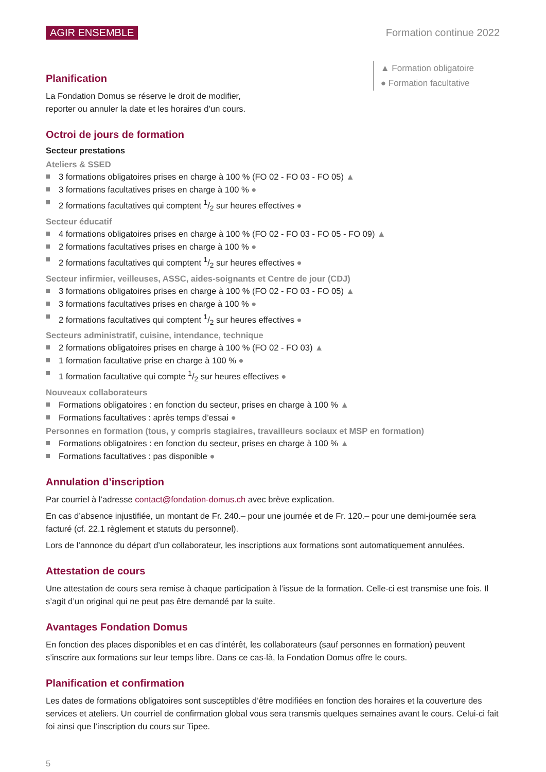AGIR ENSEMBLE Formation continue 2022
▲ Formation obligatoire
● Formation facultative
Planification
La Fondation Domus se réserve le droit de modifier,
reporter ou annuler la date et les horaires d’un cours.
Octroi de jours de formation
Secteur prestations
Ateliers & SSED
3 formations obligatoires prises en charge à 100 % (FO 02 - FO 03 - FO 05) ▲
3 formations facultatives prises en charge à 100 % ●
2 formations facultatives qui comptent 1/2 sur heures effectives ●
Secteur éducatif
4 formations obligatoires prises en charge à 100 % (FO 02 - FO 03 - FO 05 - FO 09) ▲
2 formations facultatives prises en charge à 100 % ●
2 formations facultatives qui comptent 1/2 sur heures effectives ●
Secteur infirmier, veilleuses, ASSC, aides-soignants et Centre de jour (CDJ)
3 formations obligatoires prises en charge à 100 % (FO 02 - FO 03 - FO 05) ▲
3 formations facultatives prises en charge à 100 % ●
2 formations facultatives qui comptent 1/2 sur heures effectives ●
Secteurs administratif, cuisine, intendance, technique
2 formations obligatoires prises en charge à 100 % (FO 02 - FO 03) ▲
1 formation facultative prise en charge à 100 % ●
1 formation facultative qui compte 1/2 sur heures effectives ●
Nouveaux collaborateurs
Formations obligatoires : en fonction du secteur, prises en charge à 100 % ▲
Formations facultatives : après temps d’essai ●
Personnes en formation (tous, y compris stagiaires, travailleurs sociaux et MSP en formation)
Formations obligatoires : en fonction du secteur, prises en charge à 100 % ▲
Formations facultatives : pas disponible ●
Annulation d’inscription
Par courriel à l’adresse contact@fondation-domus.ch avec brève explication.
En cas d’absence injustifiée, un montant de Fr. 240.– pour une journée et de Fr. 120.– pour une demi-journée sera facturé (cf. 22.1 règlement et statuts du personnel).
Lors de l’annonce du départ d’un collaborateur, les inscriptions aux formations sont automatiquement annulées.
Attestation de cours
Une attestation de cours sera remise à chaque participation à l’issue de la formation. Celle-ci est transmise une fois. Il s’agit d’un original qui ne peut pas être demandé par la suite.
Avantages Fondation Domus
En fonction des places disponibles et en cas d’intérêt, les collaborateurs (sauf personnes en formation) peuvent s’inscrire aux formations sur leur temps libre. Dans ce cas-là, la Fondation Domus offre le cours.
Planification et confirmation
Les dates de formations obligatoires sont susceptibles d’être modifiées en fonction des horaires et la couverture des services et ateliers. Un courriel de confirmation global vous sera transmis quelques semaines avant le cours. Celui-ci fait foi ainsi que l’inscription du cours sur Tipee.
5